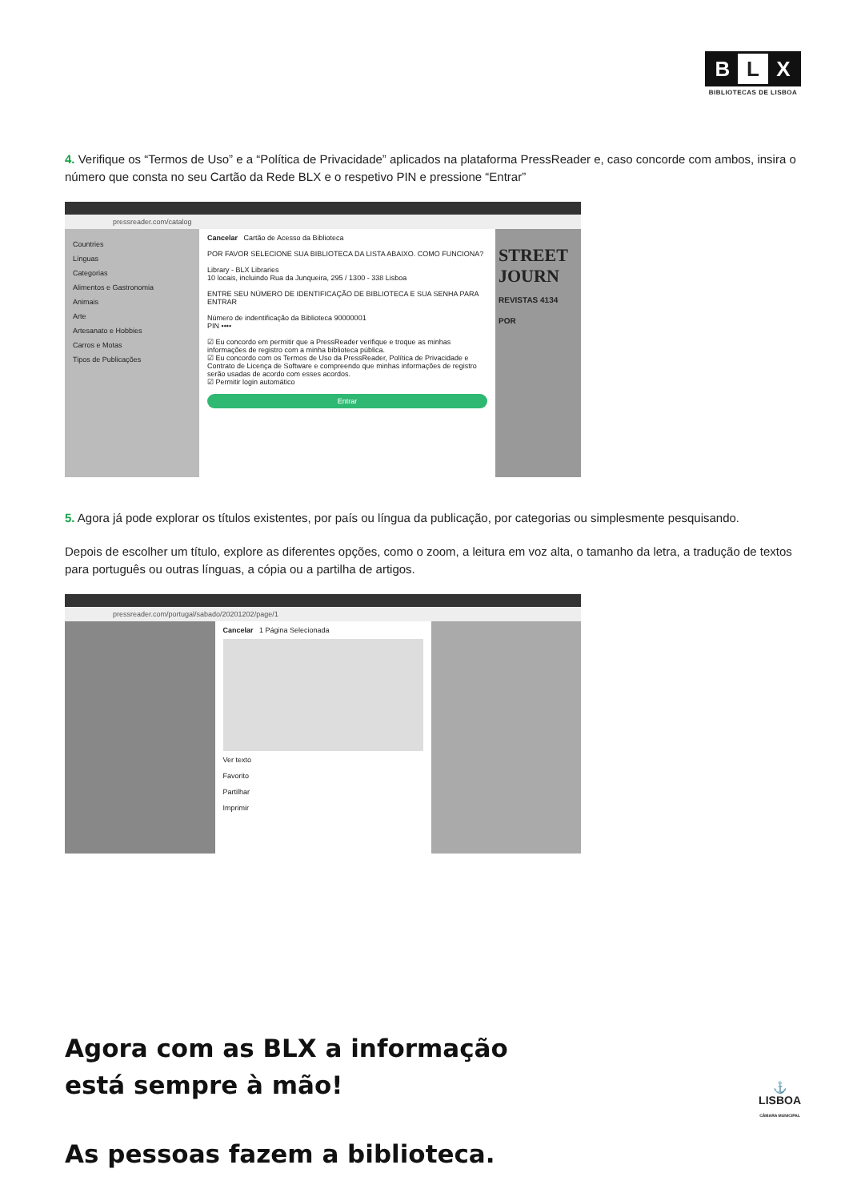B L X
BIBLIOTECAS DE LISBOA
4. Verifique os “Termos de Uso” e a “Política de Privacidade” aplicados na plataforma PressReader e, caso concorde com ambos, insira o número que consta no seu Cartão da Rede BLX e o respetivo PIN e pressione “Entrar”
pressreader.com/catalog
Countries
Línguas
Categorias
Alimentos e Gastronomia
Animais
Arte
Artesanato e Hobbies
Carros e Motas
Tipos de Publicações
Cancelar Cartão de Acesso da Biblioteca
POR FAVOR SELECIONE SUA BIBLIOTECA DA LISTA ABAIXO. COMO FUNCIONA?
Library - BLX Libraries
10 locais, incluindo Rua da Junqueira, 295 / 1300 - 338 Lisboa
ENTRE SEU NÚMERO DE IDENTIFICAÇÃO DE BIBLIOTECA E SUA SENHA PARA ENTRAR
Número de indentificação da Biblioteca 90000001
PIN ••••
☑ Eu concordo em permitir que a PressReader verifique e troque as minhas informações de registro com a minha biblioteca pública.
☑ Eu concordo com os Termos de Uso da PressReader, Política de Privacidade e Contrato de Licença de Software e compreendo que minhas informações de registro serão usadas de acordo com esses acordos.
☑ Permitir login automático
Entrar
STREET JOURN
REVISTAS 4134 POR
5. Agora já pode explorar os títulos existentes, por país ou língua da publicação, por categorias ou simplesmente pesquisando.
Depois de escolher um título, explore as diferentes opções, como o zoom, a leitura em voz alta, o tamanho da letra, a tradução de textos para português ou outras línguas, a cópia ou a partilha de artigos.
pressreader.com/portugal/sabado/20201202/page/1
Cancelar 1 Página Selecionada
Ver texto
Favorito
Partilhar
Imprimir
Agora com as BLX a informação
está sempre à mão!
As pessoas fazem a biblioteca.
⚓
LISBOA
CÂMARA MUNICIPAL